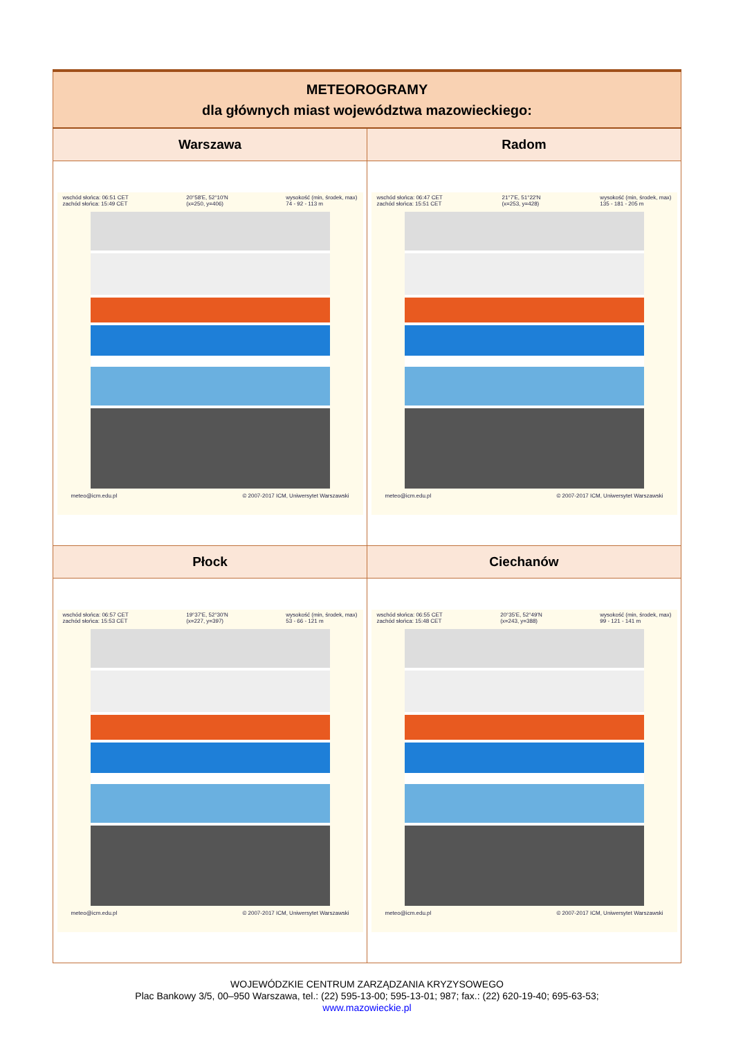| METEOROGRAMY dla głównych miast województwa mazowieckiego: | |
| Warszawa | Radom |
| wschód słońca: 06:51 CET zachód słońca: 15:49 CET 20°58'E, 52°10'N (x=250, y=406) wysokość (min, środek, max) 74 - 92 - 113 m meteo@icm.edu.pl © 2007-2017 ICM, Uniwersytet Warszawski | wschód słońca: 06:47 CET zachód słońca: 15:51 CET 21°7'E, 51°22'N (x=253, y=428) wysokość (min, środek, max) 135 - 181 - 205 m meteo@icm.edu.pl © 2007-2017 ICM, Uniwersytet Warszawski |
| Płock | Ciechanów |
| wschód słońca: 06:57 CET zachód słońca: 15:53 CET 19°37'E, 52°30'N (x=227, y=397) wysokość (min, środek, max) 53 - 66 - 121 m meteo@icm.edu.pl © 2007-2017 ICM, Uniwersytet Warszawski | wschód słońca: 06:55 CET zachód słońca: 15:48 CET 20°35'E, 52°49'N (x=243, y=388) wysokość (min, środek, max) 99 - 121 - 141 m meteo@icm.edu.pl © 2007-2017 ICM, Uniwersytet Warszawski |
WOJEWÓDZKIE CENTRUM ZARZĄDZANIA KRYZYSOWEGO
Plac Bankowy 3/5, 00–950 Warszawa, tel.: (22) 595-13-00; 595-13-01; 987; fax.: (22) 620-19-40; 695-63-53;
www.mazowieckie.pl